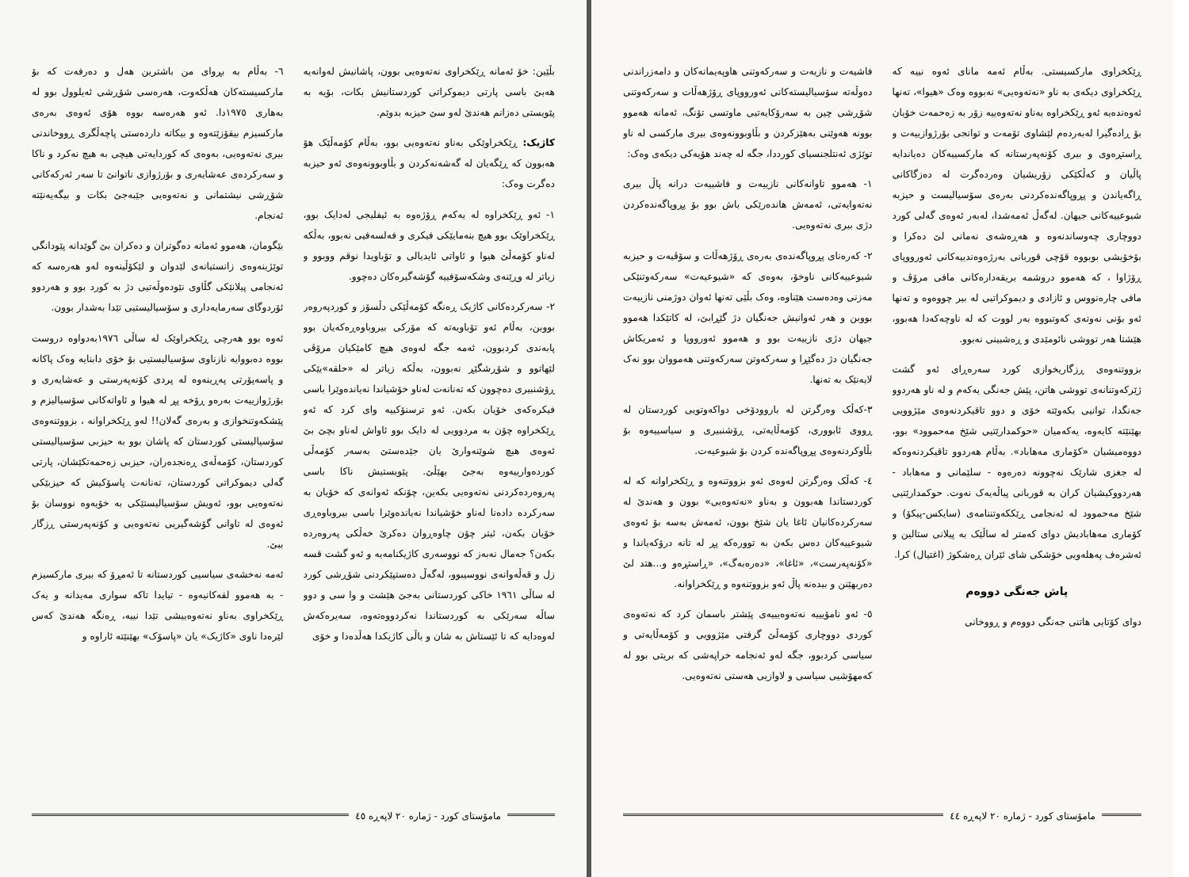بڵێین: خۆ ئەمانە ڕێکخراوی نەتەوەیی بوون، پاشانیش لەوانەیە هەبێ باسی پارتی دیموکراتی کوردستانیش بکات، بۆیە بە پێویستی دەزانم هەندێ لەو سێ حیزبە بدوێم.
کاژیک: ڕێکخراوێکی بەناو نەتەوەیی بوو، بەڵام کۆمەڵێک هۆ هەبوون کە ڕێگەیان لە گەشەنەکردن و بڵاوبوونەوەی ئەو حیزبە دەگرت وەک:
١- ئەو ڕێکخراوە لە یەکەم ڕۆژەوە بە ئیفلیجی لەدایک بوو، ڕێکخراوێک بوو هیچ بنەمایێکی فیکری و فەلسەفیی نەبوو، بەڵکە لەناو کۆمەڵێ هیوا و ئاواتی ئایدیالی و تۆباویدا نوقم ووبوو و زیاتر لە وڕێنەی وشکەسۆفییە گۆشەگیرەکان دەچوو.
٢- سەرکردەکانی کاژیک ڕەنگە کۆمەڵێکی دڵسۆز و کوردپەروەر بووبن، بەڵام ئەو تۆباویەتە کە مۆرکی بیروباوەڕەکەیان بوو پابەندی کردبوون، ئەمە جگە لەوەی هیچ کامێکیان مرۆڤی لێهاتوو و شۆڕشگێڕ نەبوون، بەڵکە زیاتر لە «حلقە»یێکی ڕۆشنبیری دەچوون کە تەنانەت لەناو خۆشیاندا نەیاندەوێرا باسی فیکرەکەی خۆیان بکەن. ئەو ترسنۆکییە وای کرد کە ئەو ڕێکخراوە چۆن بە مردوویی لە دایک بوو ئاواش لەناو بچێ بێ ئەوەی هیچ شوێنەوارێ یان جێدەستێ بەسەر کۆمەڵی کوردەوارییەوە بەجێ بهێڵێ. پێویستیش ناکا باسی پەروەردەکردنی نەتەوەیی بکەین، چۆنکە ئەوانەی کە خۆیان بە سەرکردە دادەنا لەناو خۆشیاندا نەیاندەوێرا باسی بیروباوەڕی خۆیان بکەن، ئیتر چۆن چاوەڕوان دەکرێ خەڵکی پەروەردە بکەن؟ جەمال نەبەز کە نووسەری کاژیکنامەیە و ئەو گشت قسە زل و قەڵەوانەی نووسیبوو، لەگەڵ دەستپێکردنی شۆڕشی کورد لە ساڵی ١٩٦١ خاکی کوردستانی بەجێ هێشت و وا سی و دوو ساڵە سەرێکی بە کوردستاندا نەکردووەتەوە، سەیرەکەش لەوەدایە کە تا ئێستاش بە شان و باڵی کاژیکدا هەڵدەدا و خۆی
٦- بەڵام بە بڕوای من باشترین هەل و دەرفەت کە بۆ مارکسیستەکان هەڵکەوت، هەرەسی شۆڕشی ئەیلوول بوو لە بەهاری ١٩٧٥دا. ئەو هەرەسە بووە هۆی ئەوەی بەرەی مارکسیزم بیقۆزێتەوە و بیکاتە داردەستی پاچەڵگری ڕووخاندنی بیری نەتەوەیی، بەوەی کە کوردایەتی هیچی بە هیچ نەکرد و ناکا و سەرکردەی عەشایەری و بۆرژوازی ناتوانێ تا سەر ئەرکەکانی شۆڕشی نیشتمانی و نەتەوەیی جێبەجێ بکات و بیگەیەنێتە ئەنجام.
بێگومان، هەموو ئەمانە دەگوتران و دەکران بێ گوێدانە پێودانگی توێژینەوەی زانستیانەی لێدوان و لێکۆڵینەوە لەو هەرەسە کە ئەنجامی پیلانێکی گڵاوی نێودەوڵەتیی دژ بە کورد بوو و هەردوو ئۆردوگای سەرمایەداری و سۆسیالیستیی تێدا بەشدار بوون.
ئەوە بوو هەرچی ڕێکخراوێک لە ساڵی ١٩٧٦بەدواوە دروست بووە دەبووایە نازناوی سۆسیالیستیی بۆ خۆی دابنایە وەک پاکانە و پاسەپۆرتی پەڕینەوە لە پردی کۆنەپەرستی و عەشایەری و بۆرژوازییەت بەرەو ڕۆخە پڕ لە هیوا و ئاواتەکانی سۆسیالیزم و پێشکەوتنخوازی و بەرەی گەلان!! لەو ڕێکخراوانە ، بزووتنەوەی سۆسیالیستی کوردستان کە پاشان بوو بە حیزبی سۆسیالیستی کوردستان، کۆمەڵەی ڕەنجدەران، حیزبی زەحمەتکێشان، پارتی گەلی دیموکراتی کوردستان، تەنانەت پاسۆکیش کە حیزبێکی نەتەوەیی بوو، ئەویش سۆسیالیستێکی بە خۆیەوە نووسان بۆ ئەوەی لە تاوانی گۆشەگیریی نەتەوەیی و کۆنەپەرستی ڕزگار ببێ.
ئەمە نەخشەی سیاسیی کوردستانە تا ئەمڕۆ کە بیری مارکسیزم - بە هەموو لقەکانیەوە - تیایدا تاکە سواری مەیدانە و یەک ڕێکخراوی بەناو نەتەوەییشی تێدا نییە، ڕەنگە هەندێ کەس لێرەدا ناوی «کاژیک» یان «پاسۆک» بهێنێتە ئاراوە و
مامۆستای کورد - ژمارە ٢٠ لاپەڕە ٤٥
ڕێکخراوی مارکسیستی. بەڵام ئەمە مانای ئەوە نییە کە ڕێکخراوی دیکەی بە ناو «نەتەوەیی» نەبووە وەک «هیوا»، تەنها ئەوەندەیە ئەو ڕێکخراوە بەناو نەتەوەییە زۆر بە زەحمەت خۆیان بۆ ڕادەگیرا لەبەردەم لێشاوی تۆمەت و توانجی بۆرژوازییەت و ڕاستڕەوی و بیری کۆنەپەرستانە کە مارکسییەکان دەیاندایە پاڵیان و کەڵکێکی زۆریشیان وەردەگرت لە دەزگاکانی ڕاگەیاندن و پڕوپاگەندەکردنی بەرەی سۆسیالیست و حیزبە شیوعییەکانی جیهان. لەگەڵ ئەمەشدا، لەبەر ئەوەی گەلی کورد دووچاری چەوساندنەوە و هەڕەشەی نەمانی لێ دەکرا و بۆخۆیشی بوبووە قۆچی قوربانی بەرژەوەندییەکانی ئەورووپای ڕۆژاوا ، کە هەموو دروشمە بریقەدارەکانی مافی مرۆڤ و مافی چارەنووس و ئازادی و دیموکراتیی لە بیر چووەوە و تەنها ئەو بۆنی نەوتەی کەوتبووە بەر لووت کە لە ناوچەکەدا هەبوو، هێشتا هەر تووشی نائومێدی و ڕەشبینی نەبوو.
بزووتنەوەی ڕزگاریخوازی کورد سەرەڕای ئەو گشت ژێرکەوتنانەی تووشی هاتن، پێش جەنگی یەکەم و لە ناو هەردوو جەنگدا، توانیی بکەوێتە خۆی و دوو تاقیکردنەوەی مێژوویی بهێنێتە کایەوە، یەکەمیان «حوکمدارێتیی شێخ مەحموود» بوو، دووەمیشیان «کۆماری مەهاباد». بەڵام هەردوو تاقیکردنەوەکە لە جغزی شارێک نەچوونە دەرەوە - سلێمانی و مەهاباد - هەردووکیشیان کران بە قوربانی پیاڵەیەک نەوت. حوکمدارێتیی شێخ مەحموود لە ئەنجامی ڕێککەوتننامەی (سایکس-پیکۆ) و کۆماری مەهابادیش دوای کەمتر لە ساڵێک بە پیلانی ستالین و ئەشرەف پەهلەویی خۆشکی شای ئێران ڕەشکوژ (اغتیال) کرا.
پاش جەنگی دووەم
دوای کۆتایی هاتنی جەنگی دووەم و ڕووخانی
فاشیەت و نازیەت و سەرکەوتنی هاوپەیمانەکان و دامەزراندنی دەوڵەتە سۆسیالیستەکانی ئەورووپای ڕۆژهەڵات و سەرکەوتنی شۆڕشی چین بە سەرۆکایەتیی ماوتسی تۆنگ، ئەمانە هەموو بوونە هەوێنی بەهێزکردن و بڵاوبوونەوەی بیری مارکسی لە ناو توێژی ئەنتلجنسیای کورددا، جگە لە چەند هۆیەکی دیکەی وەک:
١- هەموو تاوانەکانی نازییەت و فاشییەت درانە پاڵ بیری نەتەوایەتی، ئەمەش هاندەرێکی باش بوو بۆ پڕوپاگەندەکردن دژی بیری نەتەوەیی.
٢- کەرەنای پڕوپاگەندەی بەرەی ڕۆژهەڵات و سۆڤیەت و حیزبە شیوعییەکانی ناوخۆ، بەوەی کە «شیوعیەت» سەرکەوتنێکی مەزنی وەدەست هێناوە، وەک بڵێی تەنها ئەوان دوژمنی نازییەت بووبن و هەر ئەوانیش جەنگیان دژ گێڕابێ، لە کاتێکدا هەموو جیهان دژی نازییەت بوو و هەموو ئەورووپا و ئەمریکاش جەنگیان دژ دەگێڕا و سەرکەوتن سەرکەوتنی هەمووان بوو نەک لایەنێک بە تەنها.
٣-کەڵک وەرگرتن لە باروودۆخی دواکەوتویی کوردستان لە ڕووی ئابووری، کۆمەڵایەتی، ڕۆشنبیری و سیاسییەوە بۆ بڵاوکردنەوەی پڕوپاگەندە کردن بۆ شیوعیەت.
٤- کەڵک وەرگرتن لەوەی ئەو بزووتنەوە و ڕێکخراوانە کە لە کوردستاندا هەبوون و بەناو «نەتەوەیی» بوون و هەندێ لە سەرکردەکانیان ئاغا یان شێخ بوون، ئەمەش بەسە بۆ ئەوەی شیوعییەکان دەس بکەن بە توورەکە پڕ لە تانە درۆکەیاندا و «کۆنەپەرست»، «ئاغا»، «دەرەبەگ»، «ڕاستڕەو و...هتد لێ دەربهێنن و بیدەنە پاڵ ئەو بزووتنەوە و ڕێکخراوانە.
٥- ئەو نامۆیییە نەتەوەیییەی پێشتر باسمان کرد کە نەتەوەی کوردی دووچاری کۆمەڵێ گرفتی مێژوویی و کۆمەڵایەتی و سیاسی کردبوو، جگە لەو ئەنجامە خراپەشی کە بریتی بوو لە کەمهۆشیی سیاسی و لاوازیی هەستی نەتەوەیی.
مامۆستای کورد - ژمارە ٢٠ لاپەڕە ٤٤